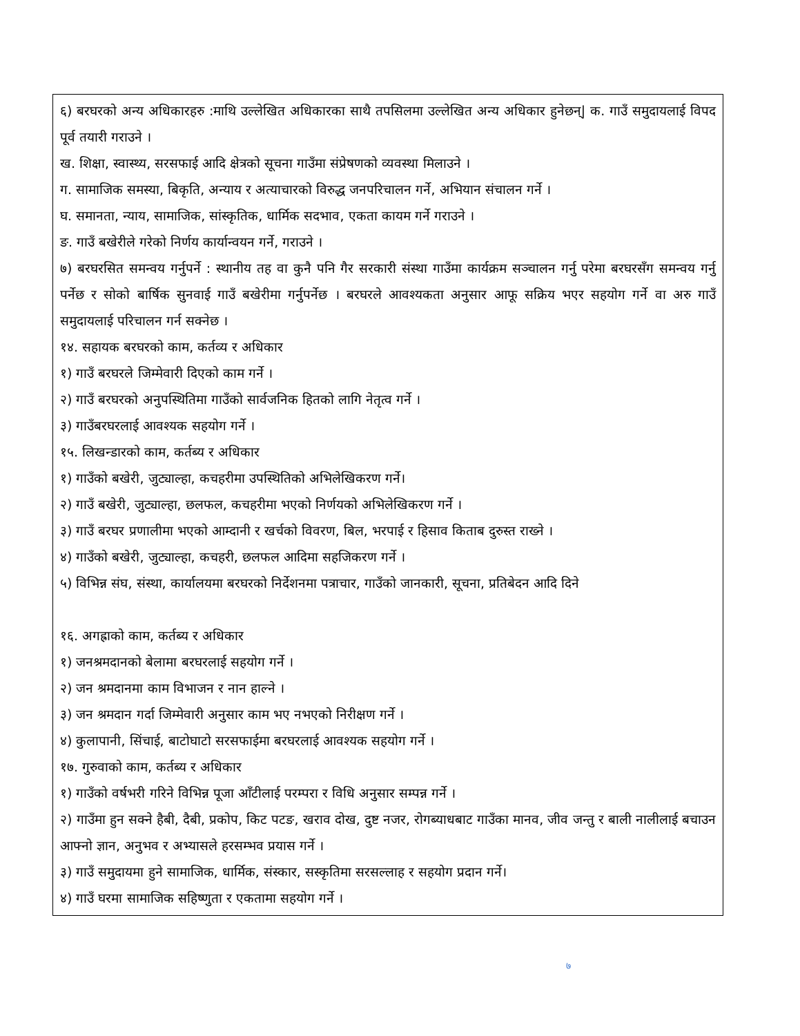६) बरघरको अन्य अधिकारहरु :माथि उल्लेखित अधिकारका साथै तपसिलमा उल्लेखित अन्य अधिकार हुनेछन्| क. गाउँ समुदायलाई विपद पूर्व तयारी गराउने ।
ख. शिक्षा, स्वास्थ्य, सरसफाई आदि क्षेत्रको सूचना गाउँमा संप्रेषणको व्यवस्था मिलाउने ।
ग. सामाजिक समस्या, बिकृति, अन्याय र अत्याचारको विरुद्ध जनपरिचालन गर्ने, अभियान संचालन गर्ने ।
घ. समानता, न्याय, सामाजिक, सांस्कृतिक, धार्मिक सदभाव, एकता कायम गर्ने गराउने ।
ङ. गाउँ बखेरीले गरेको निर्णय कार्यान्वयन गर्ने, गराउने ।
७) बरघरसित समन्वय गर्नुपर्ने : स्थानीय तह वा कुनै पनि गैर सरकारी संस्था गाउँमा कार्यक्रम सञ्चालन गर्नु परेमा बरघरसँग समन्वय गर्नु पर्नेछ र सोको बार्षिक सुनवाई गाउँ बखेरीमा गर्नुपर्नेछ । बरघरले आवश्यकता अनुसार आफू सक्रिय भएर सहयोग गर्ने वा अरु गाउँ समुदायलाई परिचालन गर्न सक्नेछ ।
१४. सहायक बरघरको काम, कर्तव्य र अधिकार
१) गाउँ बरघरले जिम्मेवारी दिएको काम गर्ने ।
२) गाउँ बरघरको अनुपस्थितिमा गाउँको सार्वजनिक हितको लागि नेतृत्व गर्ने ।
३) गाउँबरघरलाई आवश्यक सहयोग गर्ने ।
१५. लिखन्डारको काम, कर्तब्य र अधिकार
१) गाउँको बखेरी, जुट्याल्हा, कचहरीमा उपस्थितिको अभिलेखिकरण गर्ने।
२) गाउँ बखेरी, जुट्याल्हा, छलफल, कचहरीमा भएको निर्णयको अभिलेखिकरण गर्ने ।
३) गाउँ बरघर प्रणालीमा भएको आम्दानी र खर्चको विवरण, बिल, भरपाई र हिसाव किताब दुरुस्त राख्ने ।
४) गाउँको बखेरी, जुट्याल्हा, कचहरी, छलफल आदिमा सहजिकरण गर्ने ।
५) विभिन्न संघ, संस्था, कार्यालयमा बरघरको निर्देशनमा पत्राचार, गाउँको जानकारी, सूचना, प्रतिबेदन आदि दिने
१६. अगह्राको काम, कर्तब्य र अधिकार
१) जनश्रमदानको बेलामा बरघरलाई सहयोग गर्ने ।
२) जन श्रमदानमा काम विभाजन र नान हाल्ने ।
३) जन श्रमदान गर्दा जिम्मेवारी अनुसार काम भए नभएको निरीक्षण गर्ने ।
४) कुलापानी, सिंचाई, बाटोघाटो सरसफाईमा बरघरलाई आवश्यक सहयोग गर्ने ।
१७. गुरुवाको काम, कर्तब्य र अधिकार
१) गाउँको वर्षभरी गरिने विभिन्न पूजा आँटीलाई परम्परा र विधि अनुसार सम्पन्न गर्ने ।
२) गाउँमा हुन सक्ने हैबी, दैबी, प्रकोप, किट पटङ, खराव दोख, दुष्ट नजर, रोगब्याधबाट गाउँका मानव, जीव जन्तु र बाली नालीलाई बचाउन आफ्नो ज्ञान, अनुभव र अभ्यासले हरसम्भव प्रयास गर्ने ।
३) गाउँ समुदायमा हुने सामाजिक, धार्मिक, संस्कार, सस्कृतिमा सरसल्लाह र सहयोग प्रदान गर्ने।
४) गाउँ घरमा सामाजिक सहिष्णुता र एकतामा सहयोग गर्ने ।
७